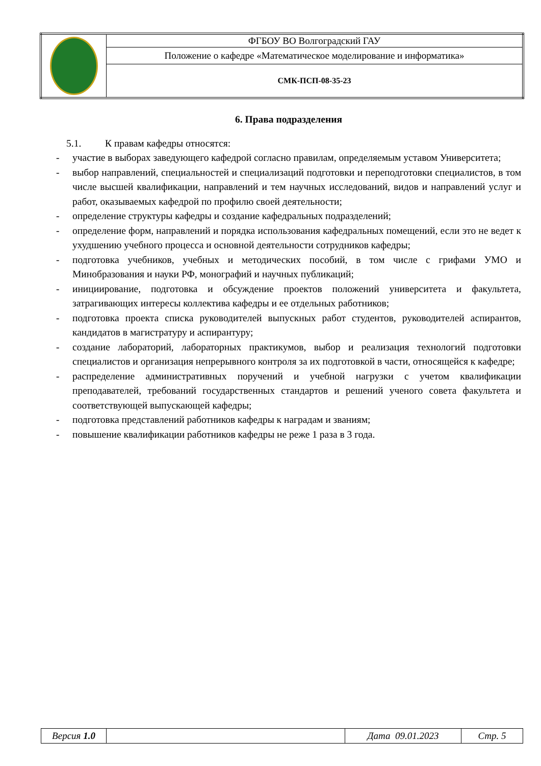| | ФГБОУ ВО Волгоградский ГАУ |
| | Положение о кафедре «Математическое моделирование и информатика» |
| | СМК-ПСП-08-35-23 |
6. Права подразделения
5.1. К правам кафедры относятся:
- участие в выборах заведующего кафедрой согласно правилам, определяемым уставом Университета;
- выбор направлений, специальностей и специализаций подготовки и переподготовки специалистов, в том числе высшей квалификации, направлений и тем научных исследований, видов и направлений услуг и работ, оказываемых кафедрой по профилю своей деятельности;
- определение структуры кафедры и создание кафедральных подразделений;
- определение форм, направлений и порядка использования кафедральных помещений, если это не ведет к ухудшению учебного процесса и основной деятельности сотрудников кафедры;
- подготовка учебников, учебных и методических пособий, в том числе с грифами УМО и Минобразования и науки РФ, монографий и научных публикаций;
- инициирование, подготовка и обсуждение проектов положений университета и факультета, затрагивающих интересы коллектива кафедры и ее отдельных работников;
- подготовка проекта списка руководителей выпускных работ студентов, руководителей аспирантов, кандидатов в магистратуру и аспирантуру;
- создание лабораторий, лабораторных практикумов, выбор и реализация технологий подготовки специалистов и организация непрерывного контроля за их подготовкой в части, относящейся к кафедре;
- распределение административных поручений и учебной нагрузки с учетом квалификации преподавателей, требований государственных стандартов и решений ученого совета факультета и соответствующей выпускающей кафедры;
- подготовка представлений работников кафедры к наградам и званиям;
- повышение квалификации работников кафедры не реже 1 раза в 3 года.
| Версия 1.0 | | Дата 09.01.2023 | Стр. 5 |